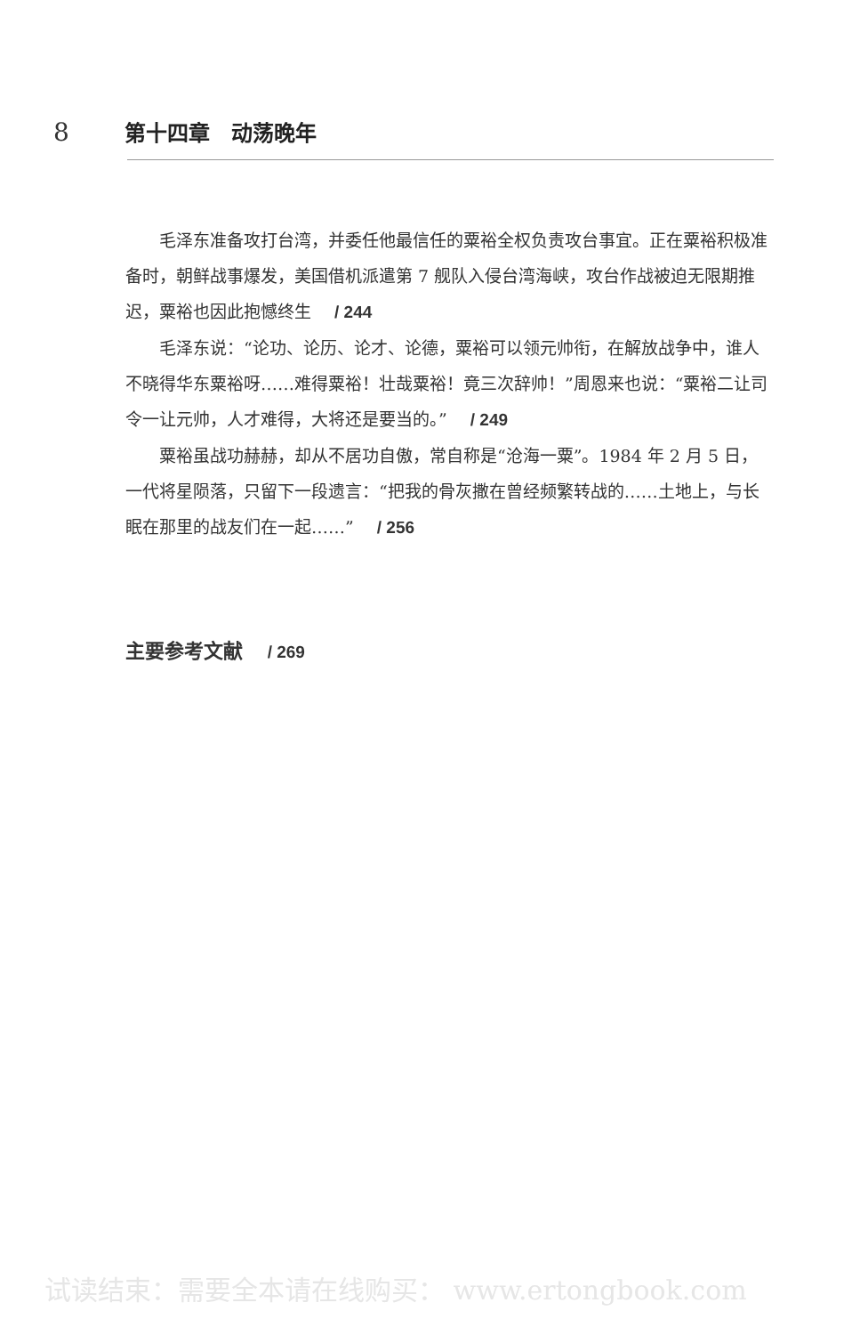8 第十四章　动荡晚年
毛泽东准备攻打台湾，并委任他最信任的粟裕全权负责攻台事宜。正在粟裕积极准备时，朝鲜战事爆发，美国借机派遣第 7 舰队入侵台湾海峡，攻台作战被迫无限期推迟，粟裕也因此抱憾终生 / 244
毛泽东说：“论功、论历、论才、论德，粟裕可以领元帅衔，在解放战争中，谁人不晓得华东粟裕呀……难得粟裕！壮哉粟裕！竟三次辞帅！”周恩来也说：“粟裕二让司令一让元帅，人才难得，大将还是要当的。” / 249
粟裕虽战功赫赫，却从不居功自傲，常自称是“沧海一粟”。1984 年 2 月 5 日，一代将星陨落，只留下一段遗言：“把我的骨灰撒在曾经频繁转战的……土地上，与长眠在那里的战友们在一起……” / 256
主要参考文献 / 269
试读结束：需要全本请在线购买： www.ertongbook.com